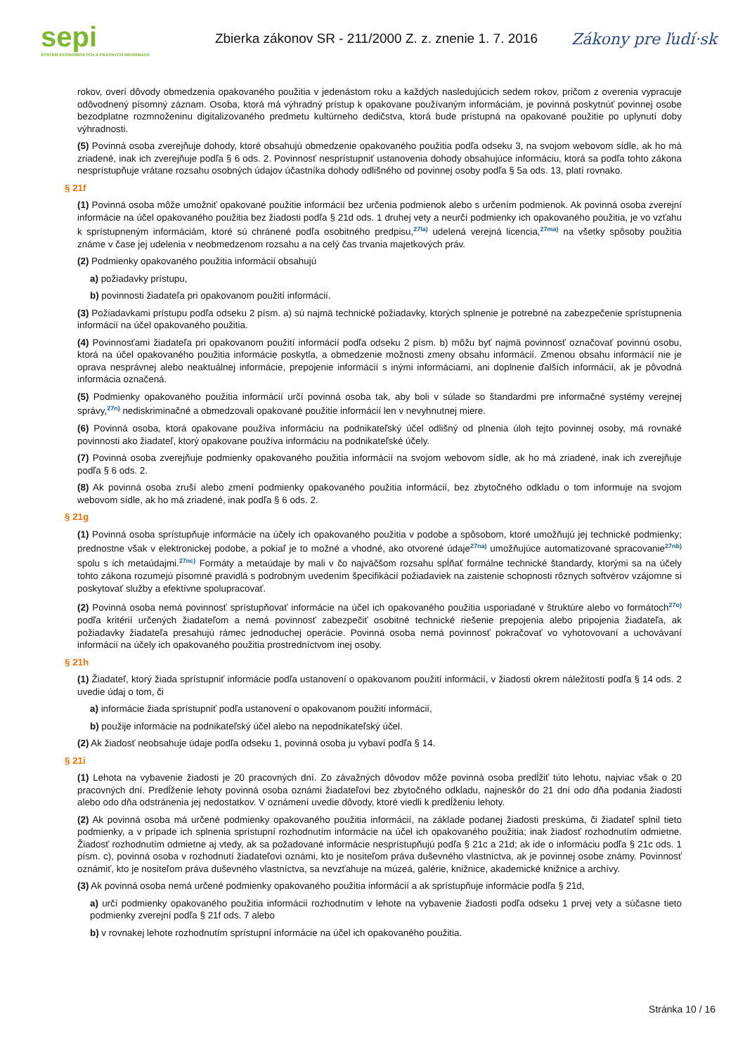sepi
SYSTÉM EKONOMICKÝCH A PRÁVNYCH INFORMÁCIÍ
Zbierka zákonov SR - 211/2000 Z. z. znenie 1. 7. 2016
Zákony pre ľudí·sk
rokov, overí dôvody obmedzenia opakovaného použitia v jedenástom roku a každých nasledujúcich sedem rokov, pričom z overenia vypracuje odôvodnený písomný záznam. Osoba, ktorá má výhradný prístup k opakovane používaným informáciám, je povinná poskytnúť povinnej osobe bezodplatne rozmnoženinu digitalizovaného predmetu kultúrneho dedičstva, ktorá bude prístupná na opakované použitie po uplynutí doby výhradnosti.
(5) Povinná osoba zverejňuje dohody, ktoré obsahujú obmedzenie opakovaného použitia podľa odseku 3, na svojom webovom sídle, ak ho má zriadené, inak ich zverejňuje podľa § 6 ods. 2. Povinnosť nesprístupniť ustanovenia dohody obsahujúce informáciu, ktorá sa podľa tohto zákona nesprístupňuje vrátane rozsahu osobných údajov účastníka dohody odlišného od povinnej osoby podľa § 5a ods. 13, platí rovnako.
§ 21f
(1) Povinná osoba môže umožniť opakované použitie informácií bez určenia podmienok alebo s určením podmienok. Ak povinná osoba zverejní informácie na účel opakovaného použitia bez žiadosti podľa § 21d ods. 1 druhej vety a neurčí podmienky ich opakovaného použitia, je vo vzťahu k sprístupneným informáciám, ktoré sú chránené podľa osobitného predpisu,<sup>27la)</sup> udelená verejná licencia,<sup>27ma)</sup> na všetky spôsoby použitia známe v čase jej udelenia v neobmedzenom rozsahu a na celý čas trvania majetkových práv.
(2) Podmienky opakovaného použitia informácií obsahujú
a) požiadavky prístupu,
b) povinnosti žiadateľa pri opakovanom použití informácií.
(3) Požiadavkami prístupu podľa odseku 2 písm. a) sú najmä technické požiadavky, ktorých splnenie je potrebné na zabezpečenie sprístupnenia informácií na účel opakovaného použitia.
(4) Povinnosťami žiadateľa pri opakovanom použití informácií podľa odseku 2 písm. b) môžu byť najmä povinnosť označovať povinnú osobu, ktorá na účel opakovaného použitia informácie poskytla, a obmedzenie možnosti zmeny obsahu informácií. Zmenou obsahu informácií nie je oprava nesprávnej alebo neaktuálnej informácie, prepojenie informácií s inými informáciami, ani doplnenie ďalších informácií, ak je pôvodná informácia označená.
(5) Podmienky opakovaného použitia informácií určí povinná osoba tak, aby boli v súlade so štandardmi pre informačné systémy verejnej správy,<sup>27n)</sup> nediskriminačné a obmedzovali opakované použitie informácií len v nevyhnutnej miere.
(6) Povinná osoba, ktorá opakovane používa informáciu na podnikateľský účel odlišný od plnenia úloh tejto povinnej osoby, má rovnaké povinnosti ako žiadateľ, ktorý opakovane používa informáciu na podnikateľské účely.
(7) Povinná osoba zverejňuje podmienky opakovaného použitia informácií na svojom webovom sídle, ak ho má zriadené, inak ich zverejňuje podľa § 6 ods. 2.
(8) Ak povinná osoba zruší alebo zmení podmienky opakovaného použitia informácií, bez zbytočného odkladu o tom informuje na svojom webovom sídle, ak ho má zriadené, inak podľa § 6 ods. 2.
§ 21g
(1) Povinná osoba sprístupňuje informácie na účely ich opakovaného použitia v podobe a spôsobom, ktoré umožňujú jej technické podmienky; prednostne však v elektronickej podobe, a pokiaľ je to možné a vhodné, ako otvorené údaje<sup>27na)</sup> umožňujúce automatizované spracovanie<sup>27nb)</sup> spolu s ich metaúdajmi.<sup>27nc)</sup> Formáty a metaúdaje by mali v čo najväčšom rozsahu spĺňať formálne technické štandardy, ktorými sa na účely tohto zákona rozumejú písomné pravidlá s podrobným uvedením špecifikácií požiadaviek na zaistenie schopnosti rôznych softvérov vzájomne si poskytovať služby a efektívne spolupracovať.
(2) Povinná osoba nemá povinnosť sprístupňovať informácie na účel ich opakovaného použitia usporiadané v štruktúre alebo vo formátoch<sup>27o)</sup> podľa kritérií určených žiadateľom a nemá povinnosť zabezpečiť osobitné technické riešenie prepojenia alebo pripojenia žiadateľa, ak požiadavky žiadateľa presahujú rámec jednoduchej operácie. Povinná osoba nemá povinnosť pokračovať vo vyhotovovaní a uchovávaní informácií na účely ich opakovaného použitia prostredníctvom inej osoby.
§ 21h
(1) Žiadateľ, ktorý žiada sprístupniť informácie podľa ustanovení o opakovanom použití informácií, v žiadosti okrem náležitostí podľa § 14 ods. 2 uvedie údaj o tom, či
a) informácie žiada sprístupniť podľa ustanovení o opakovanom použití informácií,
b) použije informácie na podnikateľský účel alebo na nepodnikateľský účel.
(2) Ak žiadosť neobsahuje údaje podľa odseku 1, povinná osoba ju vybaví podľa § 14.
§ 21i
(1) Lehota na vybavenie žiadosti je 20 pracovných dní. Zo závažných dôvodov môže povinná osoba predĺžiť túto lehotu, najviac však o 20 pracovných dní. Predĺženie lehoty povinná osoba oznámi žiadateľovi bez zbytočného odkladu, najneskôr do 21 dní odo dňa podania žiadosti alebo odo dňa odstránenia jej nedostatkov. V oznámení uvedie dôvody, ktoré viedli k predĺženiu lehoty.
(2) Ak povinná osoba má určené podmienky opakovaného použitia informácií, na základe podanej žiadosti preskúma, či žiadateľ splnil tieto podmienky, a v prípade ich splnenia sprístupní rozhodnutím informácie na účel ich opakovaného použitia; inak žiadosť rozhodnutím odmietne. Žiadosť rozhodnutím odmietne aj vtedy, ak sa požadované informácie nesprístupňujú podľa § 21c a 21d; ak ide o informáciu podľa § 21c ods. 1 písm. c), povinná osoba v rozhodnutí žiadateľovi oznámi, kto je nositeľom práva duševného vlastníctva, ak je povinnej osobe známy. Povinnosť oznámiť, kto je nositeľom práva duševného vlastníctva, sa nevzťahuje na múzeá, galérie, knižnice, akademické knižnice a archívy.
(3) Ak povinná osoba nemá určené podmienky opakovaného použitia informácií a ak sprístupňuje informácie podľa § 21d,
a) určí podmienky opakovaného použitia informácií rozhodnutím v lehote na vybavenie žiadosti podľa odseku 1 prvej vety a súčasne tieto podmienky zverejní podľa § 21f ods. 7 alebo
b) v rovnakej lehote rozhodnutím sprístupní informácie na účel ich opakovaného použitia.
Stránka 10 / 16